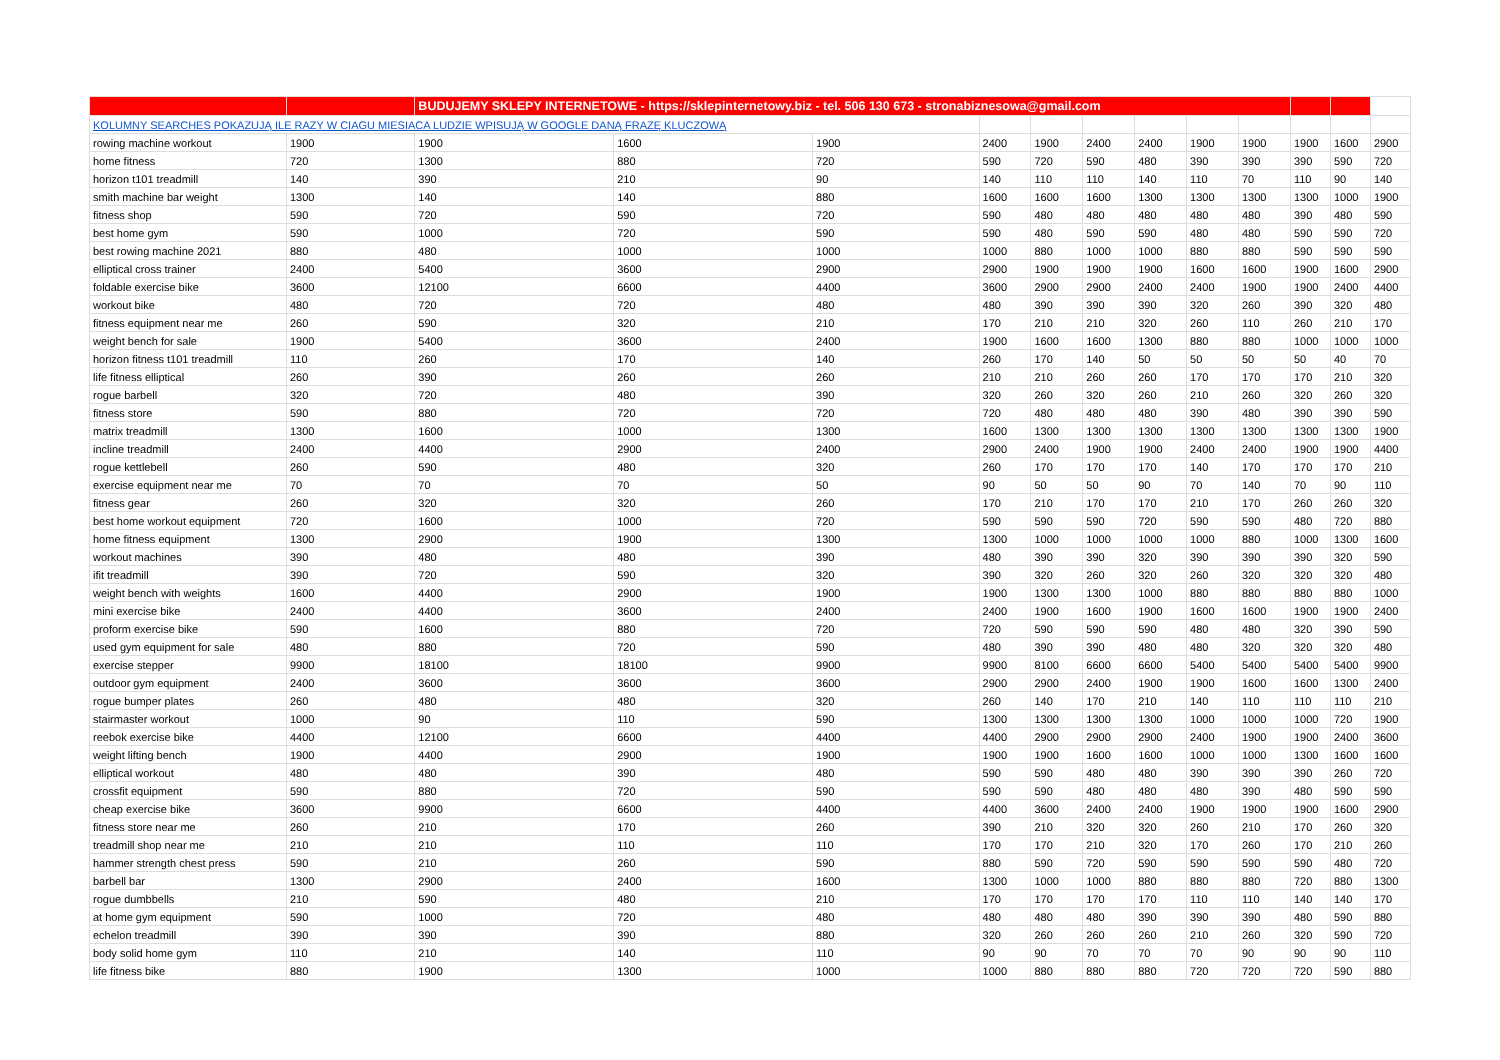| | | BUDUJEMY SKLEPY INTERNETOWE - https://sklepinternetowy.biz - tel. 506 130 673 - stronabiznesowa@gmail.com | | | | | | | | | | | |
| KOLUMNY SEARCHES POKAZUJĄ ILE RAZY W CIAGU MIESIACA LUDZIE WPISUJĄ W GOOGLE DANĄ FRAZĘ KLUCZOWĄ | | | | | | | | | | | | | |
| rowing machine workout | 1900 | 1900 | 1600 | 1900 | 2400 | 1900 | 2400 | 2400 | 1900 | 1900 | 1900 | 1600 | 2900 |
| home fitness | 720 | 1300 | 880 | 720 | 590 | 720 | 590 | 480 | 390 | 390 | 390 | 590 | 720 |
| horizon t101 treadmill | 140 | 390 | 210 | 90 | 140 | 110 | 110 | 140 | 110 | 70 | 110 | 90 | 140 |
| smith machine bar weight | 1300 | 140 | 140 | 880 | 1600 | 1600 | 1600 | 1300 | 1300 | 1300 | 1300 | 1000 | 1900 |
| fitness shop | 590 | 720 | 590 | 720 | 590 | 480 | 480 | 480 | 480 | 480 | 390 | 480 | 590 |
| best home gym | 590 | 1000 | 720 | 590 | 590 | 480 | 590 | 590 | 480 | 480 | 590 | 590 | 720 |
| best rowing machine 2021 | 880 | 480 | 1000 | 1000 | 1000 | 880 | 1000 | 1000 | 880 | 880 | 590 | 590 | 590 |
| elliptical cross trainer | 2400 | 5400 | 3600 | 2900 | 2900 | 1900 | 1900 | 1900 | 1600 | 1600 | 1900 | 1600 | 2900 |
| foldable exercise bike | 3600 | 12100 | 6600 | 4400 | 3600 | 2900 | 2900 | 2400 | 2400 | 1900 | 1900 | 2400 | 4400 |
| workout bike | 480 | 720 | 720 | 480 | 480 | 390 | 390 | 390 | 320 | 260 | 390 | 320 | 480 |
| fitness equipment near me | 260 | 590 | 320 | 210 | 170 | 210 | 210 | 320 | 260 | 110 | 260 | 210 | 170 |
| weight bench for sale | 1900 | 5400 | 3600 | 2400 | 1900 | 1600 | 1600 | 1300 | 880 | 880 | 1000 | 1000 | 1000 |
| horizon fitness t101 treadmill | 110 | 260 | 170 | 140 | 260 | 170 | 140 | 50 | 50 | 50 | 50 | 40 | 70 |
| life fitness elliptical | 260 | 390 | 260 | 260 | 210 | 210 | 260 | 260 | 170 | 170 | 170 | 210 | 320 |
| rogue barbell | 320 | 720 | 480 | 390 | 320 | 260 | 320 | 260 | 210 | 260 | 320 | 260 | 320 |
| fitness store | 590 | 880 | 720 | 720 | 720 | 480 | 480 | 480 | 390 | 480 | 390 | 390 | 590 |
| matrix treadmill | 1300 | 1600 | 1000 | 1300 | 1600 | 1300 | 1300 | 1300 | 1300 | 1300 | 1300 | 1300 | 1900 |
| incline treadmill | 2400 | 4400 | 2900 | 2400 | 2900 | 2400 | 1900 | 1900 | 2400 | 2400 | 1900 | 1900 | 4400 |
| rogue kettlebell | 260 | 590 | 480 | 320 | 260 | 170 | 170 | 170 | 140 | 170 | 170 | 170 | 210 |
| exercise equipment near me | 70 | 70 | 70 | 50 | 90 | 50 | 50 | 90 | 70 | 140 | 70 | 90 | 110 |
| fitness gear | 260 | 320 | 320 | 260 | 170 | 210 | 170 | 170 | 210 | 170 | 260 | 260 | 320 |
| best home workout equipment | 720 | 1600 | 1000 | 720 | 590 | 590 | 590 | 720 | 590 | 590 | 480 | 720 | 880 |
| home fitness equipment | 1300 | 2900 | 1900 | 1300 | 1300 | 1000 | 1000 | 1000 | 1000 | 880 | 1000 | 1300 | 1600 |
| workout machines | 390 | 480 | 480 | 390 | 480 | 390 | 390 | 320 | 390 | 390 | 390 | 320 | 590 |
| ifit treadmill | 390 | 720 | 590 | 320 | 390 | 320 | 260 | 320 | 260 | 320 | 320 | 320 | 480 |
| weight bench with weights | 1600 | 4400 | 2900 | 1900 | 1900 | 1300 | 1300 | 1000 | 880 | 880 | 880 | 880 | 1000 |
| mini exercise bike | 2400 | 4400 | 3600 | 2400 | 2400 | 1900 | 1600 | 1900 | 1600 | 1600 | 1900 | 1900 | 2400 |
| proform exercise bike | 590 | 1600 | 880 | 720 | 720 | 590 | 590 | 590 | 480 | 480 | 320 | 390 | 590 |
| used gym equipment for sale | 480 | 880 | 720 | 590 | 480 | 390 | 390 | 480 | 480 | 320 | 320 | 320 | 480 |
| exercise stepper | 9900 | 18100 | 18100 | 9900 | 9900 | 8100 | 6600 | 6600 | 5400 | 5400 | 5400 | 5400 | 9900 |
| outdoor gym equipment | 2400 | 3600 | 3600 | 3600 | 2900 | 2900 | 2400 | 1900 | 1900 | 1600 | 1600 | 1300 | 2400 |
| rogue bumper plates | 260 | 480 | 480 | 320 | 260 | 140 | 170 | 210 | 140 | 110 | 110 | 110 | 210 |
| stairmaster workout | 1000 | 90 | 110 | 590 | 1300 | 1300 | 1300 | 1300 | 1000 | 1000 | 1000 | 720 | 1900 |
| reebok exercise bike | 4400 | 12100 | 6600 | 4400 | 4400 | 2900 | 2900 | 2900 | 2400 | 1900 | 1900 | 2400 | 3600 |
| weight lifting bench | 1900 | 4400 | 2900 | 1900 | 1900 | 1900 | 1600 | 1600 | 1000 | 1000 | 1300 | 1600 | 1600 |
| elliptical workout | 480 | 480 | 390 | 480 | 590 | 590 | 480 | 480 | 390 | 390 | 390 | 260 | 720 |
| crossfit equipment | 590 | 880 | 720 | 590 | 590 | 590 | 480 | 480 | 480 | 390 | 480 | 590 | 590 |
| cheap exercise bike | 3600 | 9900 | 6600 | 4400 | 4400 | 3600 | 2400 | 2400 | 1900 | 1900 | 1900 | 1600 | 2900 |
| fitness store near me | 260 | 210 | 170 | 260 | 390 | 210 | 320 | 320 | 260 | 210 | 170 | 260 | 320 |
| treadmill shop near me | 210 | 210 | 110 | 110 | 170 | 170 | 210 | 320 | 170 | 260 | 170 | 210 | 260 |
| hammer strength chest press | 590 | 210 | 260 | 590 | 880 | 590 | 720 | 590 | 590 | 590 | 590 | 480 | 720 |
| barbell bar | 1300 | 2900 | 2400 | 1600 | 1300 | 1000 | 1000 | 880 | 880 | 880 | 720 | 880 | 1300 |
| rogue dumbbells | 210 | 590 | 480 | 210 | 170 | 170 | 170 | 170 | 110 | 110 | 140 | 140 | 170 |
| at home gym equipment | 590 | 1000 | 720 | 480 | 480 | 480 | 480 | 390 | 390 | 390 | 480 | 590 | 880 |
| echelon treadmill | 390 | 390 | 390 | 880 | 320 | 260 | 260 | 260 | 210 | 260 | 320 | 590 | 720 |
| body solid home gym | 110 | 210 | 140 | 110 | 90 | 90 | 70 | 70 | 70 | 90 | 90 | 90 | 110 |
| life fitness bike | 880 | 1900 | 1300 | 1000 | 1000 | 880 | 880 | 880 | 720 | 720 | 720 | 590 | 880 |